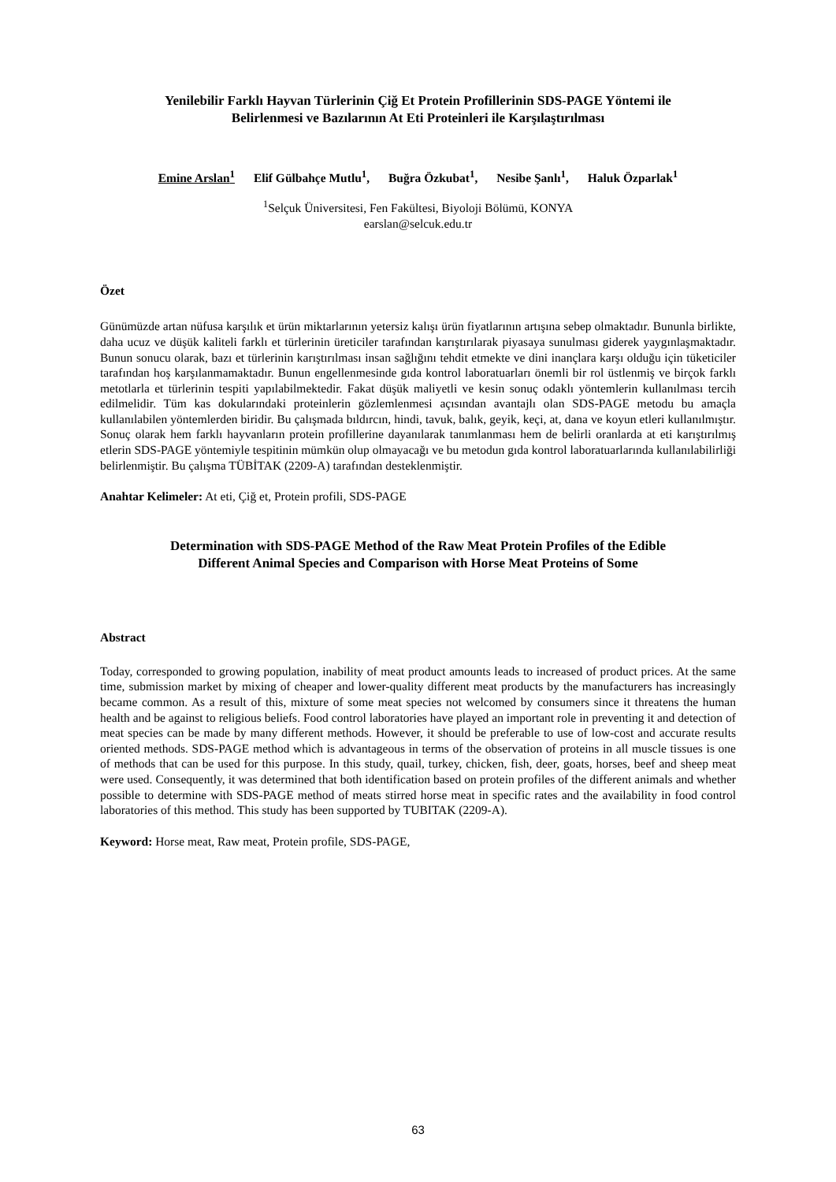Yenilebilir Farklı Hayvan Türlerinin Çiğ Et Protein Profillerinin SDS-PAGE Yöntemi ile
Belirlenmesi ve Bazılarının At Eti Proteinleri ile Karşılaştırılması
Emine Arslan<sup>1</sup> Elif Gülbahçe Mutlu<sup>1</sup>, Buğra Özkubat<sup>1</sup>, Nesibe Şanlı<sup>1</sup>, Haluk Özparlak<sup>1</sup>
<sup>1</sup> Selçuk Üniversitesi, Fen Fakültesi, Biyoloji Bölümü, KONYA
earslan@selcuk.edu.tr
Özet
Günümüzde artan nüfusa karşılık et ürün miktarlarının yetersiz kalışı ürün fiyatlarının artışına sebep olmaktadır. Bununla birlikte, daha ucuz ve düşük kaliteli farklı et türlerinin üreticiler tarafından karıştırılarak piyasaya sunulması giderek yaygınlaşmaktadır. Bunun sonucu olarak, bazı et türlerinin karıştırılması insan sağlığını tehdit etmekte ve dini inançlara karşı olduğu için tüketiciler tarafından hoş karşılanmamaktadır. Bunun engellenmesinde gıda kontrol laboratuarları önemli bir rol üstlenmiş ve birçok farklı metotlarla et türlerinin tespiti yapılabilmektedir. Fakat düşük maliyetli ve kesin sonuç odaklı yöntemlerin kullanılması tercih edilmelidir. Tüm kas dokularındaki proteinlerin gözlemlenmesi açısından avantajlı olan SDS-PAGE metodu bu amaçla kullanılabilen yöntemlerden biridir. Bu çalışmada bıldırcın, hindi, tavuk, balık, geyik, keçi, at, dana ve koyun etleri kullanılmıştır. Sonuç olarak hem farklı hayvanların protein profillerine dayanılarak tanımlanması hem de belirli oranlarda at eti karıştırılmış etlerin SDS-PAGE yöntemiyle tespitinin mümkün olup olmayacağı ve bu metodun gıda kontrol laboratuarlarında kullanılabilirliği belirlenmiştir. Bu çalışma TÜBİTAK (2209-A) tarafından desteklenmiştir.
Anahtar Kelimeler: At eti, Çiğ et, Protein profili, SDS-PAGE
Determination with SDS-PAGE Method of the Raw Meat Protein Profiles of the Edible
Different Animal Species and Comparison with Horse Meat Proteins of Some
Abstract
Today, corresponded to growing population, inability of meat product amounts leads to increased of product prices. At the same time, submission market by mixing of cheaper and lower-quality different meat products by the manufacturers has increasingly became common. As a result of this, mixture of some meat species not welcomed by consumers since it threatens the human health and be against to religious beliefs. Food control laboratories have played an important role in preventing it and detection of meat species can be made by many different methods. However, it should be preferable to use of low-cost and accurate results oriented methods. SDS-PAGE method which is advantageous in terms of the observation of proteins in all muscle tissues is one of methods that can be used for this purpose. In this study, quail, turkey, chicken, fish, deer, goats, horses, beef and sheep meat were used. Consequently, it was determined that both identification based on protein profiles of the different animals and whether possible to determine with SDS-PAGE method of meats stirred horse meat in specific rates and the availability in food control laboratories of this method. This study has been supported by TUBITAK (2209-A).
Keyword: Horse meat, Raw meat, Protein profile, SDS-PAGE,
63